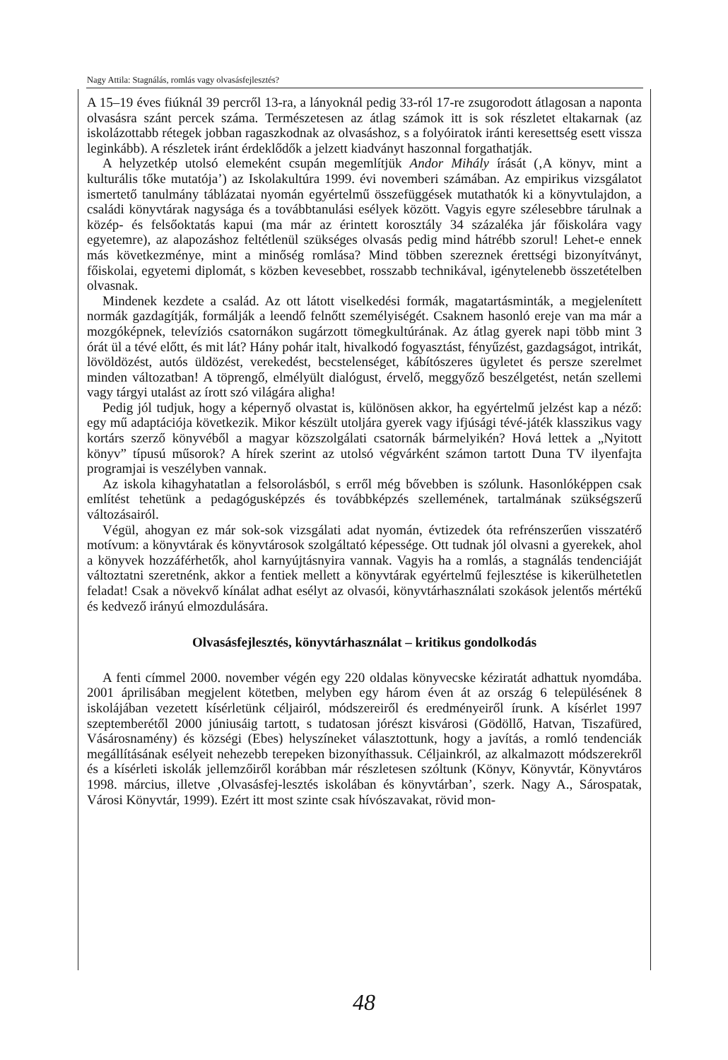Nagy Attila: Stagnálás, romlás vagy olvasásfejlesztés?
A 15–19 éves fiúknál 39 percről 13-ra, a lányoknál pedig 33-ról 17-re zsugorodott átlagosan a naponta olvasásra szánt percek száma. Természetesen az átlag számok itt is sok részletet eltakarnak (az iskolázottabb rétegek jobban ragaszkodnak az olvasáshoz, s a folyóiratok iránti keresettség esett vissza leginkább). A részletek iránt érdeklődők a jelzett kiadványt haszonnal forgathatják.
A helyzetkép utolsó elemeként csupán megemlítjük Andor Mihály írását (‚A könyv, mint a kulturális tőke mutatója’) az Iskolakultúra 1999. évi novemberi számában. Az empirikus vizsgálatot ismertető tanulmány táblázatai nyomán egyértelmű összefüggések mutathatók ki a könyvtulajdon, a családi könyvtárak nagysága és a továbbtanulási esélyek között. Vagyis egyre szélesebbre tárulnak a közép- és felsőoktatás kapui (ma már az érintett korosztály 34 százaléka jár főiskolára vagy egyetemre), az alapozáshoz feltétlenül szükséges olvasás pedig mind hátrébb szorul! Lehet-e ennek más következménye, mint a minőség romlása? Mind többen szereznek érettségi bizonyítványt, főiskolai, egyetemi diplomát, s közben kevesebbet, rosszabb technikával, igénytelenebb összetételben olvasnak.
Mindenek kezdete a család. Az ott látott viselkedési formák, magatartásminták, a megjelenített normák gazdagítják, formálják a leendő felnőtt személyiségét. Csaknem hasonló ereje van ma már a mozgóképnek, televíziós csatornákon sugárzott tömegkultúrának. Az átlag gyerek napi több mint 3 órát ül a tévé előtt, és mit lát? Hány pohár italt, hivalkodó fogyasztást, fényűzést, gazdagságot, intrikát, lövöldözést, autós üldözést, verekedést, becstelenséget, kábítószeres ügyletet és persze szerelmet minden változatban! A töprengő, elmélyült dialógust, érvelő, meggyőző beszélgetést, netán szellemi vagy tárgyi utalást az írott szó világára aligha!
Pedig jól tudjuk, hogy a képernyő olvastat is, különösen akkor, ha egyértelmű jelzést kap a néző: egy mű adaptációja következik. Mikor készült utoljára gyerek vagy ifjúsági tévé-játék klasszikus vagy kortárs szerző könyvéből a magyar közszolgálati csatornák bármelyikén? Hová lettek a „Nyitott könyv” típusú műsorok? A hírek szerint az utolsó végvárként számon tartott Duna TV ilyenfajta programjai is veszélyben vannak.
Az iskola kihagyhatatlan a felsorolásból, s erről még bővebben is szólunk. Hasonlóképpen csak említést tehetünk a pedagógusképzés és továbbképzés szellemének, tartalmának szükségszerű változásairól.
Végül, ahogyan ez már sok-sok vizsgálati adat nyomán, évtizedek óta refrénszerűen visszatérő motívum: a könyvtárak és könyvtárosok szolgáltató képessége. Ott tudnak jól olvasni a gyerekek, ahol a könyvek hozzáférhetők, ahol karnyújtásnyira vannak. Vagyis ha a romlás, a stagnálás tendenciáját változtatni szeretnénk, akkor a fentiek mellett a könyvtárak egyértelmű fejlesztése is kikerülhetetlen feladat! Csak a növekvő kínálat adhat esélyt az olvasói, könyvtárhasználati szokások jelentős mértékű és kedvező irányú elmozdulására.
Olvasásfejlesztés, könyvtárhasználat – kritikus gondolkodás
A fenti címmel 2000. november végén egy 220 oldalas könyvecske kéziratát adhattuk nyomdába. 2001 áprilisában megjelent kötetben, melyben egy három éven át az ország 6 településének 8 iskolájában vezetett kísérletünk céljairól, módszereiről és eredményeiről írunk. A kísérlet 1997 szeptemberétől 2000 júniusáig tartott, s tudatosan jórészt kisvárosi (Gödöllő, Hatvan, Tiszafüred, Vásárosnamény) és községi (Ebes) helyszíneket választottunk, hogy a javítás, a romló tendenciák megállításának esélyeit nehezebb terepeken bizonyíthassuk. Céljainkról, az alkalmazott módszerekről és a kísérleti iskolák jellemzőiről korábban már részletesen szóltunk (Könyv, Könyvtár, Könyvtáros 1998. március, illetve ‚Olvasásfej-lesztés iskolában és könyvtárban’, szerk. Nagy A., Sárospatak, Városi Könyvtár, 1999). Ezért itt most szinte csak hívószavakat, rövid mon-
48